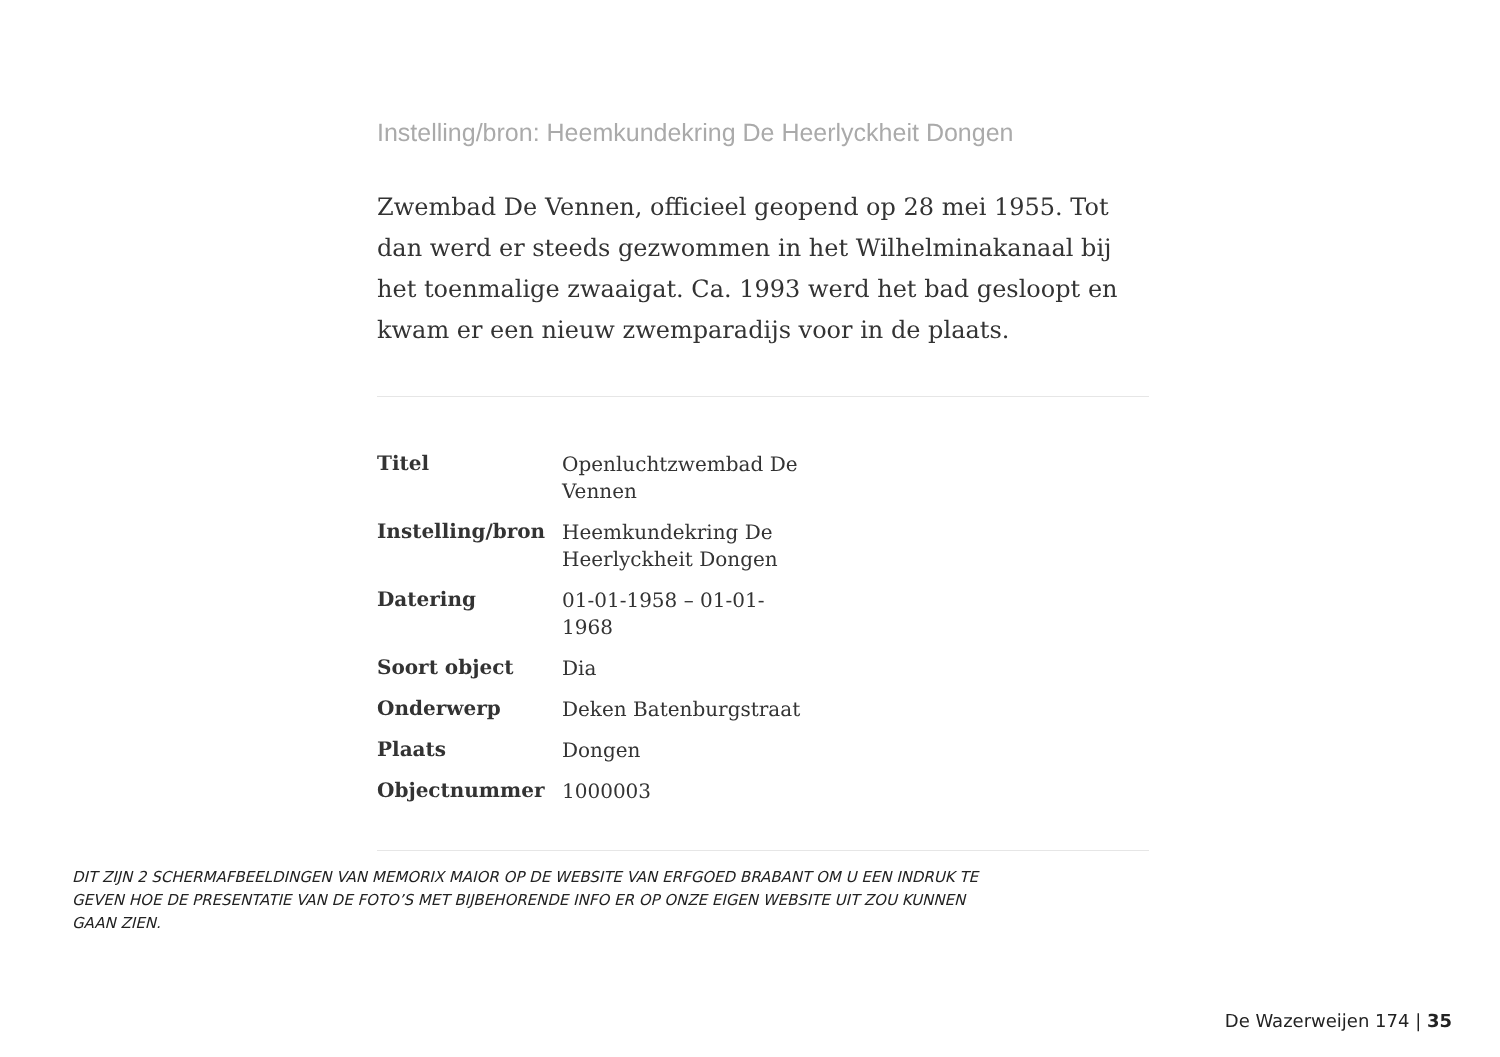Instelling/bron: Heemkundekring De Heerlyckheit Dongen
Zwembad De Vennen, officieel geopend op 28 mei 1955. Tot dan werd er steeds gezwommen in het Wilhelminakanaal bij het toenmalige zwaaigat. Ca. 1993 werd het bad gesloopt en kwam er een nieuw zwemparadijs voor in de plaats.
| Titel | Openluchtzwembad De Vennen |
| Instelling/bron | Heemkundekring De Heerlyckheit Dongen |
| Datering | 01-01-1958 – 01-01-1968 |
| Soort object | Dia |
| Onderwerp | Deken Batenburgstraat |
| Plaats | Dongen |
| Objectnummer | 1000003 |
DIT ZIJN 2 SCHERMAFBEELDINGEN VAN MEMORIX MAIOR OP DE WEBSITE VAN ERFGOED BRABANT OM U EEN INDRUK TE GEVEN HOE DE PRESENTATIE VAN DE FOTO’S MET BIJBEHORENDE INFO ER OP ONZE EIGEN WEBSITE UIT ZOU KUNNEN GAAN ZIEN.
De Wazerweijen 174 | 35